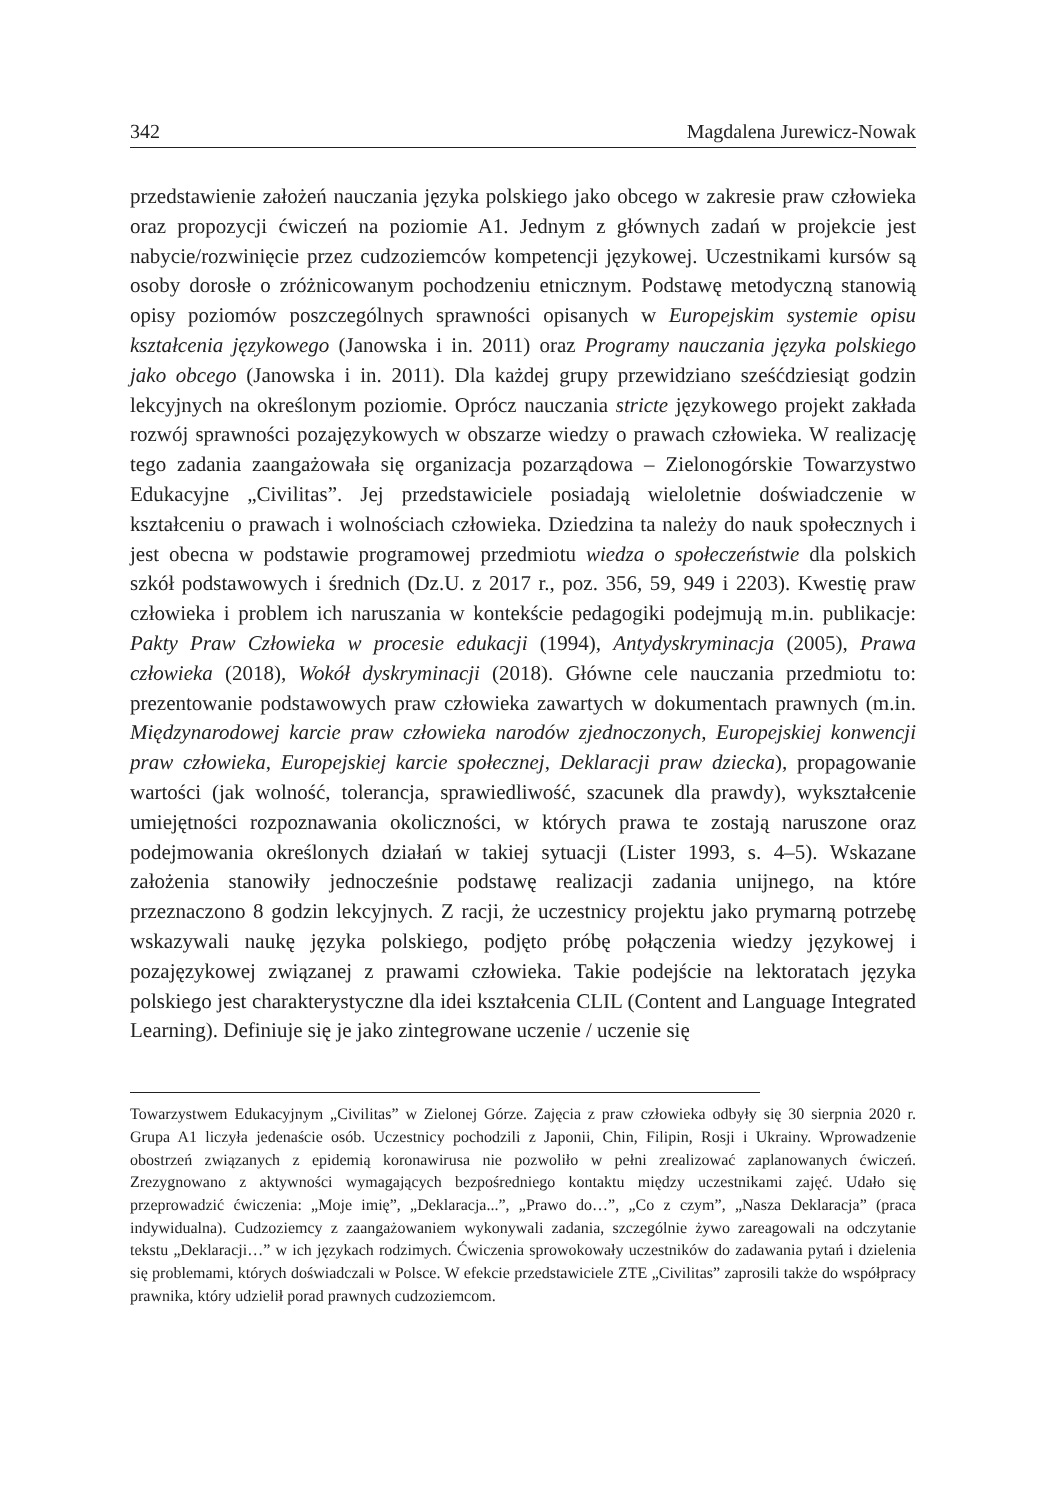342 Magdalena Jurewicz-Nowak
przedstawienie założeń nauczania języka polskiego jako obcego w zakresie praw człowieka oraz propozycji ćwiczeń na poziomie A1. Jednym z głównych zadań w projekcie jest nabycie/rozwinięcie przez cudzoziemców kompetencji językowej. Uczestnikami kursów są osoby dorosłe o zróżnicowanym pochodzeniu etnicznym. Podstawę metodyczną stanowią opisy poziomów poszczególnych sprawności opisanych w Europejskim systemie opisu kształcenia językowego (Janowska i in. 2011) oraz Programy nauczania języka polskiego jako obcego (Janowska i in. 2011). Dla każdej grupy przewidziano sześćdziesiąt godzin lekcyjnych na określonym poziomie. Oprócz nauczania stricte językowego projekt zakłada rozwój sprawności pozajęzykowych w obszarze wiedzy o prawach człowieka. W realizację tego zadania zaangażowała się organizacja pozarządowa – Zielonogórskie Towarzystwo Edukacyjne „Civilitas”. Jej przedstawiciele posiadają wieloletnie doświadczenie w kształceniu o prawach i wolnościach człowieka. Dziedzina ta należy do nauk społecznych i jest obecna w podstawie programowej przedmiotu wiedza o społeczeństwie dla polskich szkół podstawowych i średnich (Dz.U. z 2017 r., poz. 356, 59, 949 i 2203). Kwestię praw człowieka i problem ich naruszania w kontekście pedagogiki podejmują m.in. publikacje: Pakty Praw Człowieka w procesie edukacji (1994), Antydyskryminacja (2005), Prawa człowieka (2018), Wokół dyskryminacji (2018). Główne cele nauczania przedmiotu to: prezentowanie podstawowych praw człowieka zawartych w dokumentach prawnych (m.in. Międzynarodowej karcie praw człowieka narodów zjednoczonych, Europejskiej konwencji praw człowieka, Europejskiej karcie społecznej, Deklaracji praw dziecka), propagowanie wartości (jak wolność, tolerancja, sprawiedliwość, szacunek dla prawdy), wykształcenie umiejętności rozpoznawania okoliczności, w których prawa te zostają naruszone oraz podejmowania określonych działań w takiej sytuacji (Lister 1993, s. 4–5). Wskazane założenia stanowiły jednocześnie podstawę realizacji zadania unijnego, na które przeznaczono 8 godzin lekcyjnych. Z racji, że uczestnicy projektu jako prymarną potrzebę wskazywali naukę języka polskiego, podjęto próbę połączenia wiedzy językowej i pozajęzykowej związanej z prawami człowieka. Takie podejście na lektoratach języka polskiego jest charakterystyczne dla idei kształcenia CLIL (Content and Language Integrated Learning). Definiuje się je jako zintegrowane uczenie / uczenie się
Towarzystwem Edukacyjnym „Civilitas” w Zielonej Górze. Zajęcia z praw człowieka odbyły się 30 sierpnia 2020 r. Grupa A1 liczyła jedenaście osób. Uczestnicy pochodzili z Japonii, Chin, Filipin, Rosji i Ukrainy. Wprowadzenie obostrzeń związanych z epidemią koronawirusa nie pozwoliło w pełni zrealizować zaplanowanych ćwiczeń. Zrezygnowano z aktywności wymagających bezpośredniego kontaktu między uczestnikami zajęć. Udało się przeprowadzić ćwiczenia: „Moje imię”, „Deklaracja...”, „Prawo do…”, „Co z czym”, „Nasza Deklaracja” (praca indywidualna). Cudzoziemcy z zaangażowaniem wykonywali zadania, szczególnie żywo zareagowali na odczytanie tekstu „Deklaracji…” w ich językach rodzimych. Ćwiczenia sprowokowały uczestników do zadawania pytań i dzielenia się problemami, których doświadczali w Polsce. W efekcie przedstawiciele ZTE „Civilitas” zaprosili także do współpracy prawnika, który udzielił porad prawnych cudzoziemcom.